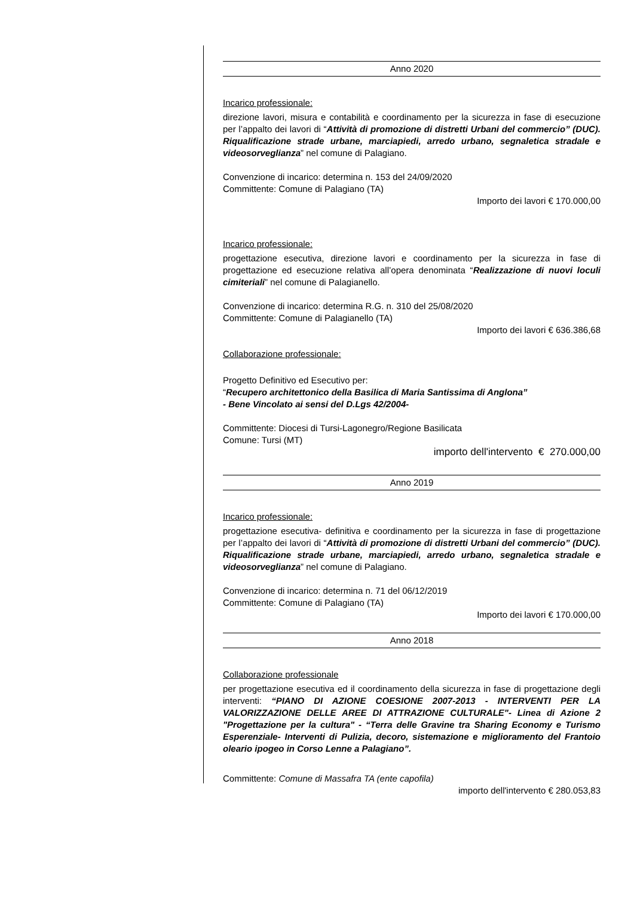Anno 2020
Incarico professionale:
direzione lavori, misura e contabilità e coordinamento per la sicurezza in fase di esecuzione per l’appalto dei lavori di “Attività di promozione di distretti Urbani del commercio” (DUC). Riqualificazione strade urbane, marciapiedi, arredo urbano, segnaletica stradale e videosorveglianza” nel comune di Palagiano.
Convenzione di incarico: determina n. 153 del 24/09/2020
Committente: Comune di Palagiano (TA)
Importo dei lavori € 170.000,00
Incarico professionale:
progettazione esecutiva, direzione lavori e coordinamento per la sicurezza in fase di progettazione ed esecuzione relativa all’opera denominata “Realizzazione di nuovi loculi cimiteriali” nel comune di Palagianello.
Convenzione di incarico: determina R.G. n. 310 del 25/08/2020
Committente: Comune di Palagianello (TA)
Importo dei lavori € 636.386,68
Collaborazione professionale:
Progetto Definitivo ed Esecutivo per:
“Recupero architettonico della Basilica di Maria Santissima di Anglona”
- Bene Vincolato ai sensi del D.Lgs 42/2004-
Committente: Diocesi di Tursi-Lagonegro/Regione Basilicata
Comune: Tursi (MT)
importo dell'intervento € 270.000,00
Anno 2019
Incarico professionale:
progettazione esecutiva- definitiva e coordinamento per la sicurezza in fase di progettazione per l’appalto dei lavori di “Attività di promozione di distretti Urbani del commercio” (DUC). Riqualificazione strade urbane, marciapiedi, arredo urbano, segnaletica stradale e videosorveglianza” nel comune di Palagiano.
Convenzione di incarico: determina n. 71 del 06/12/2019
Committente: Comune di Palagiano (TA)
Importo dei lavori € 170.000,00
Anno 2018
Collaborazione professionale
per progettazione esecutiva ed il coordinamento della sicurezza in fase di progettazione degli interventi: “PIANO DI AZIONE COESIONE 2007-2013 - INTERVENTI PER LA VALORIZZAZIONE DELLE AREE DI ATTRAZIONE CULTURALE"- Linea di Azione 2 "Progettazione per la cultura" - “Terra delle Gravine tra Sharing Economy e Turismo Esperenziale- Interventi di Pulizia, decoro, sistemazione e miglioramento del Frantoio oleario ipogeo in Corso Lenne a Palagiano”.
Committente: Comune di Massafra TA (ente capofila)
importo dell'intervento € 280.053,83